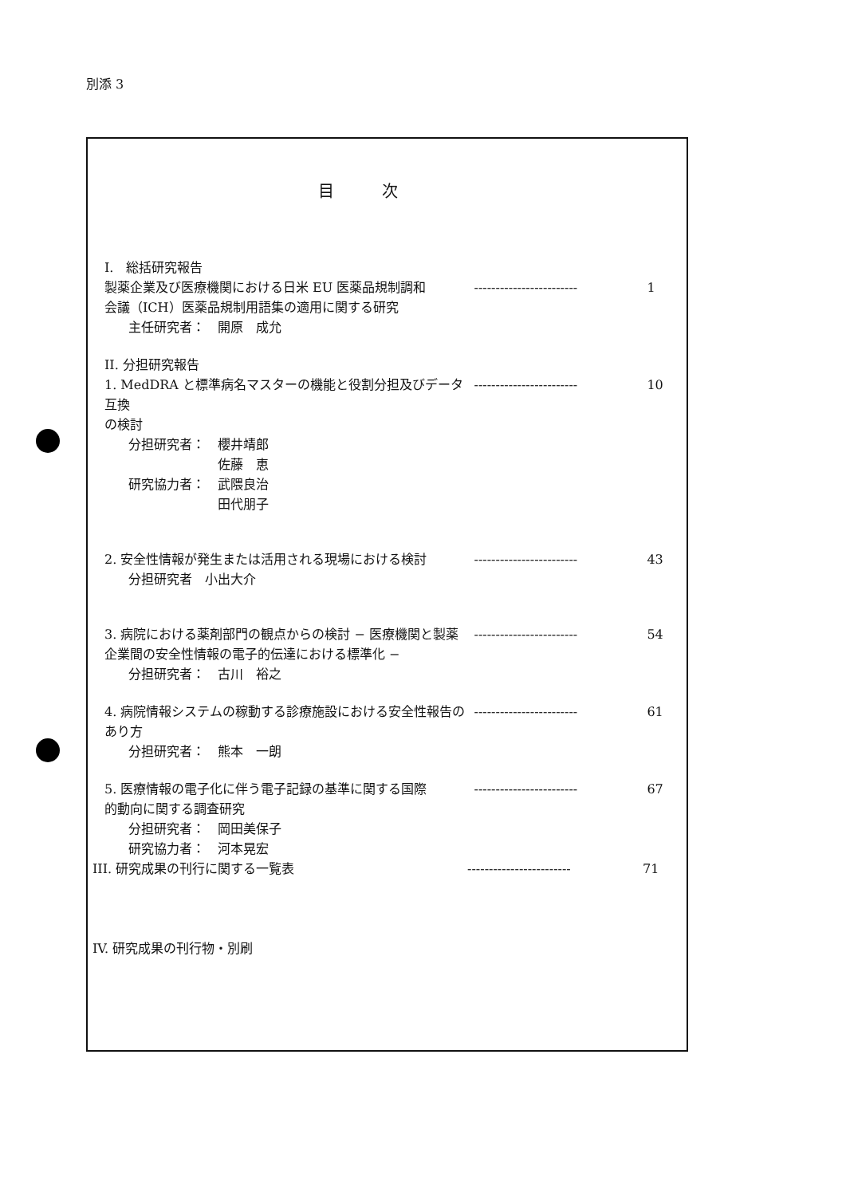別添 3
目次
I.　総括研究報告
製薬企業及び医療機関における日米 EU 医薬品規制調和 ------------------------
1
会議（ICH）医薬品規制用語集の適用に関する研究
主任研究者：　開原　成允
II. 分担研究報告
1. MedDRA と標準病名マスターの機能と役割分担及びデータ互換
------------------------
10
の検討
分担研究者：　櫻井靖郎
　　　　　　　佐藤　恵
研究協力者：　武隈良治
　　　　　　　田代朋子
2. 安全性情報が発生または活用される現場における検討 ------------------------
43
分担研究者　小出大介
3. 病院における薬剤部門の観点からの検討 − 医療機関と製薬 ------------------------
54
企業間の安全性情報の電子的伝達における標準化 −
分担研究者：　古川　裕之
4. 病院情報システムの稼動する診療施設における安全性報告の ------------------------
61
あり方
分担研究者：　熊本　一朗
5. 医療情報の電子化に伴う電子記録の基準に関する国際 ------------------------
67
的動向に関する調査研究
分担研究者：　岡田美保子
研究協力者：　河本晃宏
III. 研究成果の刊行に関する一覧表 ------------------------
71
IV. 研究成果の刊行物・別刷